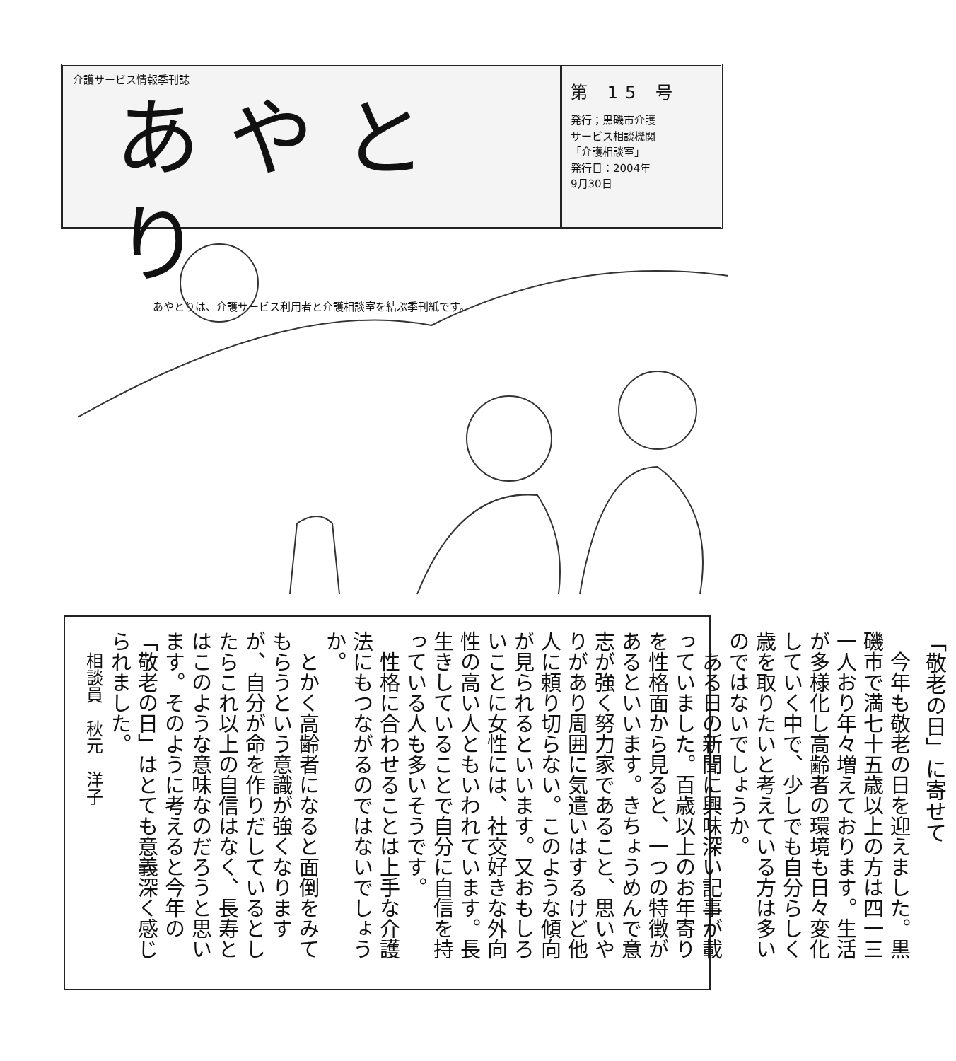介護サービス情報季刊誌
あやとり
あやとりは、介護サービス利用者と介護相談室を結ぶ季刊紙です。
第 15 号
発行；黒磯市介護
サービス相談機関
「介護相談室」
発行日：2004年
9月30日
「敬老の日」に寄せて
　今年も敬老の日を迎えました。黒磯市で満七十五歳以上の方は四一三一人おり年々増えております。生活が多様化し高齢者の環境も日々変化していく中で、少しでも自分らしく歳を取りたいと考えている方は多いのではないでしょうか。
　ある日の新聞に興味深い記事が載っていました。百歳以上のお年寄りを性格面から見ると、一つの特徴があるといいます。きちょうめんで意志が強く努力家であること、思いやりがあり周囲に気遣いはするけど他人に頼り切らない。このような傾向が見られるといいます。又おもしろいことに女性には、社交好きな外向性の高い人ともいわれています。長生きしていることで自分に自信を持っている人も多いそうです。
　性格に合わせることは上手な介護法にもつながるのではないでしょうか。
　とかく高齢者になると面倒をみてもらうという意識が強くなりますが、自分が命を作りだしているとしたらこれ以上の自信はなく、長寿とはこのような意味なのだろうと思います。そのように考えると今年の「敬老の日」はとても意義深く感じられました。
相談員　秋元　洋子